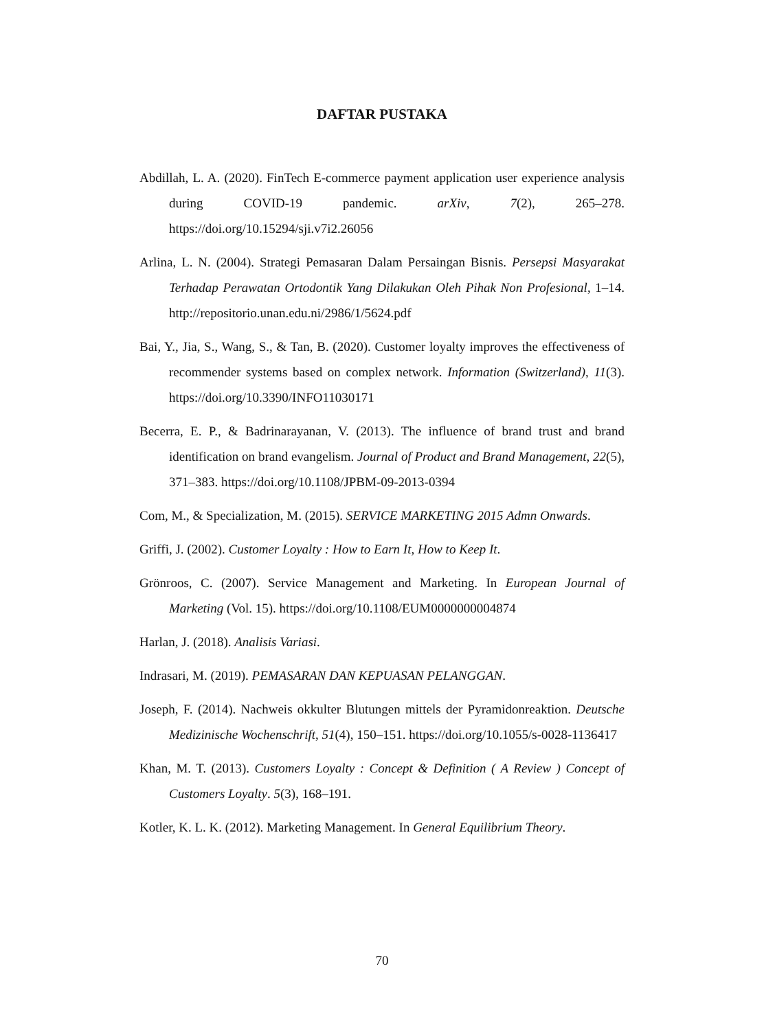DAFTAR PUSTAKA
Abdillah, L. A. (2020). FinTech E-commerce payment application user experience analysis during COVID-19 pandemic. arXiv, 7(2), 265–278. https://doi.org/10.15294/sji.v7i2.26056
Arlina, L. N. (2004). Strategi Pemasaran Dalam Persaingan Bisnis. Persepsi Masyarakat Terhadap Perawatan Ortodontik Yang Dilakukan Oleh Pihak Non Profesional, 1–14. http://repositorio.unan.edu.ni/2986/1/5624.pdf
Bai, Y., Jia, S., Wang, S., & Tan, B. (2020). Customer loyalty improves the effectiveness of recommender systems based on complex network. Information (Switzerland), 11(3). https://doi.org/10.3390/INFO11030171
Becerra, E. P., & Badrinarayanan, V. (2013). The influence of brand trust and brand identification on brand evangelism. Journal of Product and Brand Management, 22(5), 371–383. https://doi.org/10.1108/JPBM-09-2013-0394
Com, M., & Specialization, M. (2015). SERVICE MARKETING 2015 Admn Onwards.
Griffi, J. (2002). Customer Loyalty : How to Earn It, How to Keep It.
Grönroos, C. (2007). Service Management and Marketing. In European Journal of Marketing (Vol. 15). https://doi.org/10.1108/EUM0000000004874
Harlan, J. (2018). Analisis Variasi.
Indrasari, M. (2019). PEMASARAN DAN KEPUASAN PELANGGAN.
Joseph, F. (2014). Nachweis okkulter Blutungen mittels der Pyramidonreaktion. Deutsche Medizinische Wochenschrift, 51(4), 150–151. https://doi.org/10.1055/s-0028-1136417
Khan, M. T. (2013). Customers Loyalty : Concept & Definition ( A Review ) Concept of Customers Loyalty. 5(3), 168–191.
Kotler, K. L. K. (2012). Marketing Management. In General Equilibrium Theory.
70